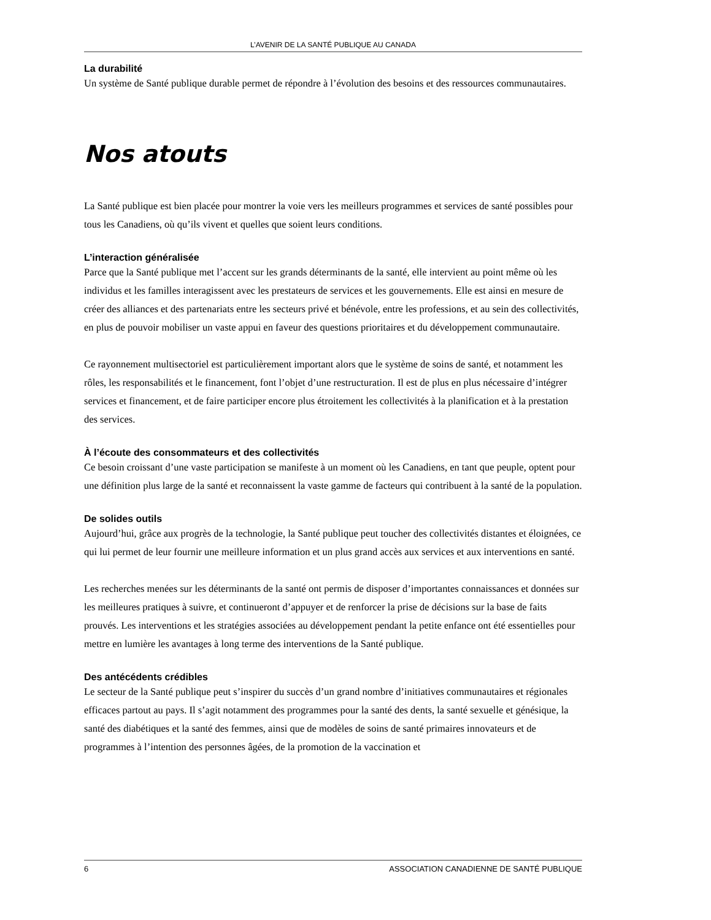L’AVENIR DE LA SANTÉ PUBLIQUE AU CANADA
La durabilité
Un système de Santé publique durable permet de répondre à l’évolution des besoins et des ressources communautaires.
Nos atouts
La Santé publique est bien placée pour montrer la voie vers les meilleurs programmes et services de santé possibles pour tous les Canadiens, où qu’ils vivent et quelles que soient leurs conditions.
L’interaction généralisée
Parce que la Santé publique met l’accent sur les grands déterminants de la santé, elle intervient au point même où les individus et les familles interagissent avec les prestateurs de services et les gouvernements. Elle est ainsi en mesure de créer des alliances et des partenariats entre les secteurs privé et bénévole, entre les professions, et au sein des collectivités, en plus de pouvoir mobiliser un vaste appui en faveur des questions prioritaires et du développement communautaire.
Ce rayonnement multisectoriel est particulièrement important alors que le système de soins de santé, et notamment les rôles, les responsabilités et le financement, font l’objet d’une restructuration. Il est de plus en plus nécessaire d’intégrer services et financement, et de faire participer encore plus étroitement les collectivités à la planification et à la prestation des services.
À l’écoute des consommateurs et des collectivités
Ce besoin croissant d’une vaste participation se manifeste à un moment où les Canadiens, en tant que peuple, optent pour une définition plus large de la santé et reconnaissent la vaste gamme de facteurs qui contribuent à la santé de la population.
De solides outils
Aujourd’hui, grâce aux progrès de la technologie, la Santé publique peut toucher des collectivités distantes et éloignées, ce qui lui permet de leur fournir une meilleure information et un plus grand accès aux services et aux interventions en santé.
Les recherches menées sur les déterminants de la santé ont permis de disposer d’importantes connaissances et données sur les meilleures pratiques à suivre, et continueront d’appuyer et de renforcer la prise de décisions sur la base de faits prouvés. Les interventions et les stratégies associées au développement pendant la petite enfance ont été essentielles pour mettre en lumière les avantages à long terme des interventions de la Santé publique.
Des antécédents crédibles
Le secteur de la Santé publique peut s’inspirer du succès d’un grand nombre d’initiatives communautaires et régionales efficaces partout au pays. Il s’agit notamment des programmes pour la santé des dents, la santé sexuelle et génésique, la santé des diabétiques et la santé des femmes, ainsi que de modèles de soins de santé primaires innovateurs et de programmes à l’intention des personnes âgées, de la promotion de la vaccination et
6 ASSOCIATION CANADIENNE DE SANTÉ PUBLIQUE